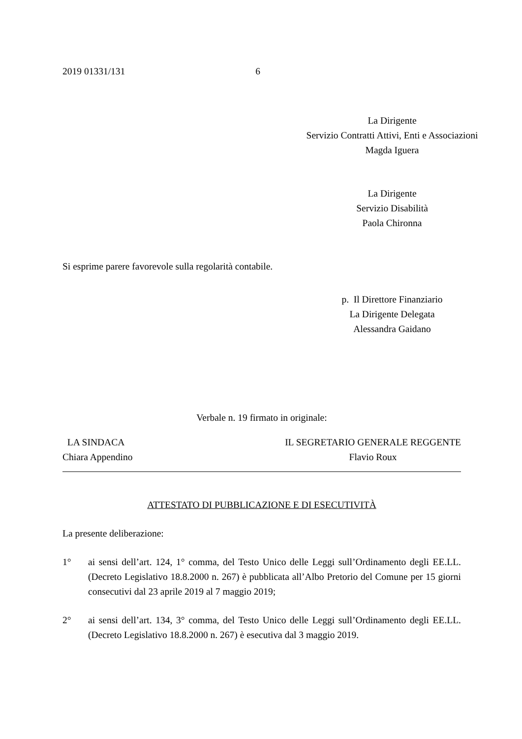2019 01331/131 6
La Dirigente
Servizio Contratti Attivi, Enti e Associazioni
Magda Iguera
La Dirigente
Servizio Disabilità
Paola Chironna
Si esprime parere favorevole sulla regolarità contabile.
p. Il Direttore Finanziario
La Dirigente Delegata
Alessandra Gaidano
Verbale n. 19 firmato in originale:
LA SINDACA
Chiara Appendino
IL SEGRETARIO GENERALE REGGENTE
Flavio Roux
ATTESTATO DI PUBBLICAZIONE E DI ESECUTIVITÀ
La presente deliberazione:
1° ai sensi dell’art. 124, 1° comma, del Testo Unico delle Leggi sull’Ordinamento degli EE.LL. (Decreto Legislativo 18.8.2000 n. 267) è pubblicata all’Albo Pretorio del Comune per 15 giorni consecutivi dal 23 aprile 2019 al 7 maggio 2019;
2° ai sensi dell’art. 134, 3° comma, del Testo Unico delle Leggi sull’Ordinamento degli EE.LL. (Decreto Legislativo 18.8.2000 n. 267) è esecutiva dal 3 maggio 2019.